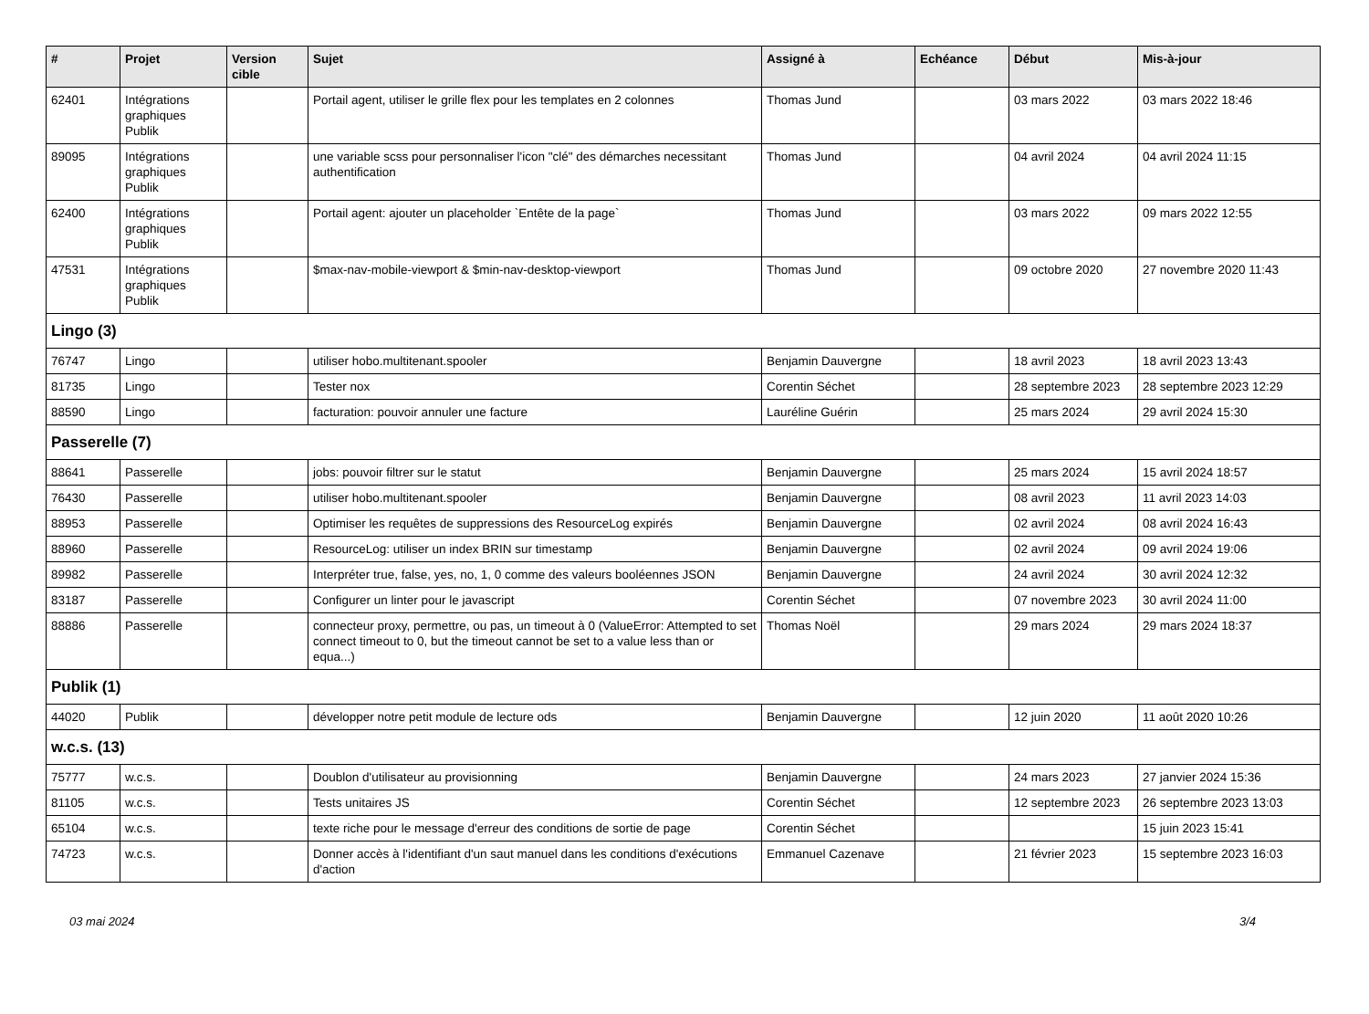| # | Projet | Version cible | Sujet | Assigné à | Echéance | Début | Mis-à-jour |
| --- | --- | --- | --- | --- | --- | --- | --- |
| 62401 | Intégrations graphiques Publik | | Portail agent, utiliser le grille flex pour les templates en 2 colonnes | Thomas Jund | | 03 mars 2022 | 03 mars 2022 18:46 |
| 89095 | Intégrations graphiques Publik | | une variable scss pour personnaliser l'icon "clé" des démarches necessitant authentification | Thomas Jund | | 04 avril 2024 | 04 avril 2024 11:15 |
| 62400 | Intégrations graphiques Publik | | Portail agent: ajouter un placeholder `Entête de la page` | Thomas Jund | | 03 mars 2022 | 09 mars 2022 12:55 |
| 47531 | Intégrations graphiques Publik | | $max-nav-mobile-viewport & $min-nav-desktop-viewport | Thomas Jund | | 09 octobre 2020 | 27 novembre 2020 11:43 |
| Lingo (3) | | | | | | | |
| 76747 | Lingo | | utiliser hobo.multitenant.spooler | Benjamin Dauvergne | | 18 avril 2023 | 18 avril 2023 13:43 |
| 81735 | Lingo | | Tester nox | Corentin Séchet | | 28 septembre 2023 | 28 septembre 2023 12:29 |
| 88590 | Lingo | | facturation: pouvoir annuler une facture | Lauréline Guérin | | 25 mars 2024 | 29 avril 2024 15:30 |
| Passerelle (7) | | | | | | | |
| 88641 | Passerelle | | jobs: pouvoir filtrer sur le statut | Benjamin Dauvergne | | 25 mars 2024 | 15 avril 2024 18:57 |
| 76430 | Passerelle | | utiliser hobo.multitenant.spooler | Benjamin Dauvergne | | 08 avril 2023 | 11 avril 2023 14:03 |
| 88953 | Passerelle | | Optimiser les requêtes de suppressions des ResourceLog expirés | Benjamin Dauvergne | | 02 avril 2024 | 08 avril 2024 16:43 |
| 88960 | Passerelle | | ResourceLog: utiliser un index BRIN sur timestamp | Benjamin Dauvergne | | 02 avril 2024 | 09 avril 2024 19:06 |
| 89982 | Passerelle | | Interpréter true, false, yes, no, 1, 0 comme des valeurs booléennes JSON | Benjamin Dauvergne | | 24 avril 2024 | 30 avril 2024 12:32 |
| 83187 | Passerelle | | Configurer un linter pour le javascript | Corentin Séchet | | 07 novembre 2023 | 30 avril 2024 11:00 |
| 88886 | Passerelle | | connecteur proxy, permettre, ou pas, un timeout à 0 (ValueError: Attempted to set connect timeout to 0, but the timeout cannot be set to a value less than or equa...) | Thomas Noël | | 29 mars 2024 | 29 mars 2024 18:37 |
| Publik (1) | | | | | | | |
| 44020 | Publik | | développer notre petit module de lecture ods | Benjamin Dauvergne | | 12 juin 2020 | 11 août 2020 10:26 |
| w.c.s. (13) | | | | | | | |
| 75777 | w.c.s. | | Doublon d'utilisateur au provisionning | Benjamin Dauvergne | | 24 mars 2023 | 27 janvier 2024 15:36 |
| 81105 | w.c.s. | | Tests unitaires JS | Corentin Séchet | | 12 septembre 2023 | 26 septembre 2023 13:03 |
| 65104 | w.c.s. | | texte riche pour le message d'erreur des conditions de sortie de page | Corentin Séchet | | | 15 juin 2023 15:41 |
| 74723 | w.c.s. | | Donner accès à l'identifiant d'un saut manuel dans les conditions d'exécutions d'action | Emmanuel Cazenave | | 21 février 2023 | 15 septembre 2023 16:03 |
03 mai 2024 3/4